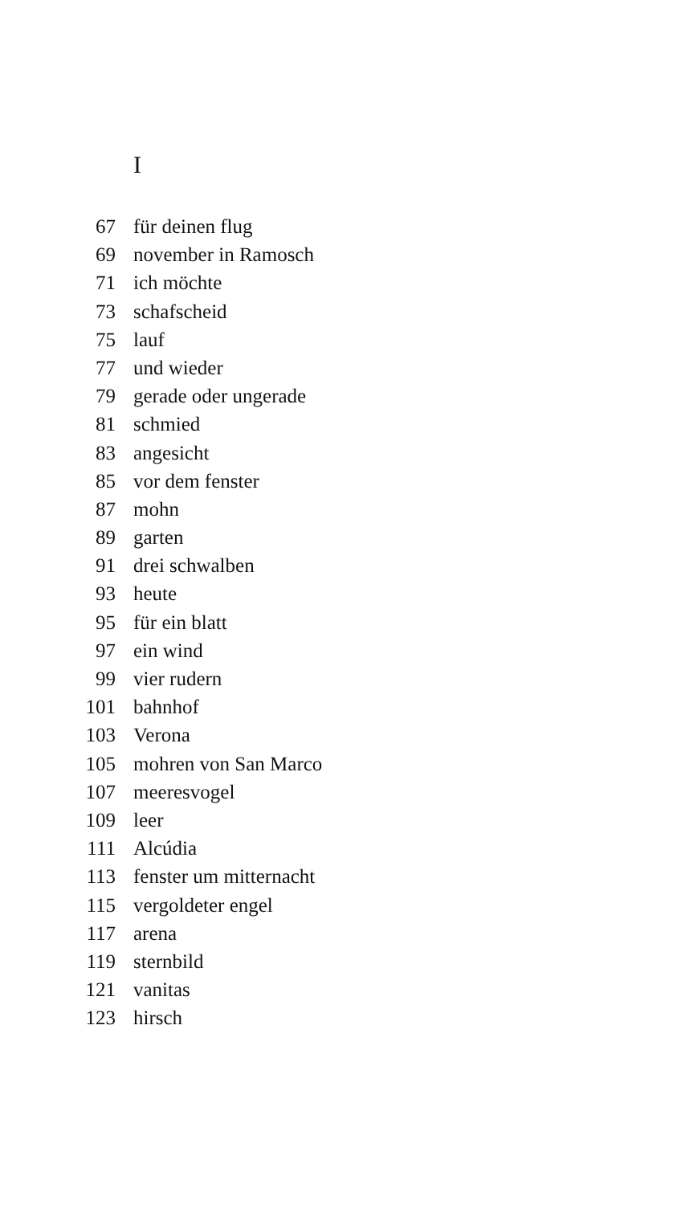I
67 für deinen flug
69 november in Ramosch
71 ich möchte
73 schafscheid
75 lauf
77 und wieder
79 gerade oder ungerade
81 schmied
83 angesicht
85 vor dem fenster
87 mohn
89 garten
91 drei schwalben
93 heute
95 für ein blatt
97 ein wind
99 vier rudern
101 bahnhof
103 Verona
105 mohren von San Marco
107 meeresvogel
109 leer
111 Alcúdia
113 fenster um mitternacht
115 vergoldeter engel
117 arena
119 sternbild
121 vanitas
123 hirsch